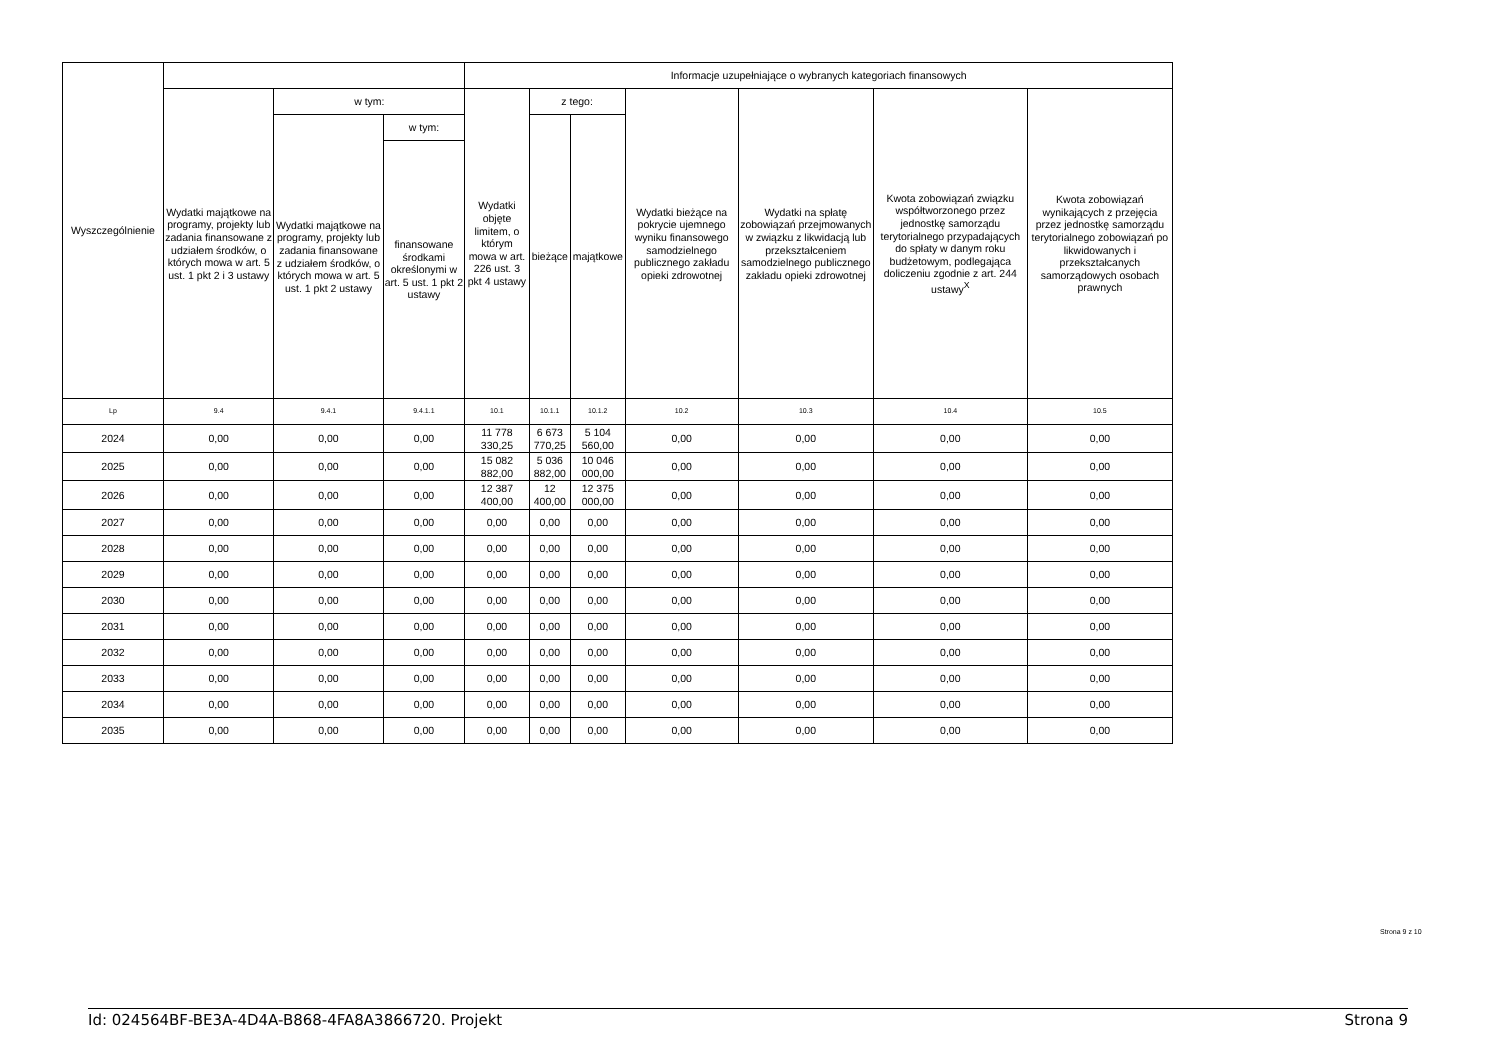| Wyszczególnienie | | | | Informacje uzupełniające o wybranych kategoriach finansowych | | | | | | |
| --- | --- | --- | --- | --- | --- | --- | --- | --- | --- | --- |
| | Wydatki majątkowe na programy, projekty lub zadania finansowane z udziałem środków, o których mowa w art. 5 ust. 1 pkt 2 i 3 ustawy | w tym: | | Wydatki objęte limitem, o którym mowa w art. 226 ust. 3 pkt 4 ustawy | z tego: | | Wydatki bieżące na pokrycie ujemnego wyniku finansowego samodzielnego publicznego zakładu opieki zdrowotnej | Wydatki na spłatę zobowiązań przejmowanych w związku z likwidacją lub przekształceniem samodzielnego publicznego zakładu opieki zdrowotnej | Kwota zobowiązań związku współtworzonego przez jednostkę samorządu terytorialnego przypadających do spłaty w danym roku budżetowym, podlegająca doliczeniu zgodnie z art. 244 ustawy<sup>X</sup> | Kwota zobowiązań wynikających z przejęcia przez jednostkę samorządu terytorialnego zobowiązań po likwidowanych i przekształcanych samorządowych osobach prawnych |
| | | Wydatki majątkowe na programy, projekty lub zadania finansowane z udziałem środków, o których mowa w art. 5 ust. 1 pkt 2 ustawy | w tym: | | bieżące | majątkowe | | | | |
| | | | finansowane środkami określonymi w art. 5 ust. 1 pkt 2 ustawy | | | | | | | |
| Lp | 9.4 | 9.4.1 | 9.4.1.1 | 10.1 | 10.1.1 | 10.1.2 | 10.2 | 10.3 | 10.4 | 10.5 |
| 2024 | 0,00 | 0,00 | 0,00 | 11 778 330,25 | 6 673 770,25 | 5 104 560,00 | 0,00 | 0,00 | 0,00 | 0,00 |
| 2025 | 0,00 | 0,00 | 0,00 | 15 082 882,00 | 5 036 882,00 | 10 046 000,00 | 0,00 | 0,00 | 0,00 | 0,00 |
| 2026 | 0,00 | 0,00 | 0,00 | 12 387 400,00 | 12 400,00 | 12 375 000,00 | 0,00 | 0,00 | 0,00 | 0,00 |
| 2027 | 0,00 | 0,00 | 0,00 | 0,00 | 0,00 | 0,00 | 0,00 | 0,00 | 0,00 | 0,00 |
| 2028 | 0,00 | 0,00 | 0,00 | 0,00 | 0,00 | 0,00 | 0,00 | 0,00 | 0,00 | 0,00 |
| 2029 | 0,00 | 0,00 | 0,00 | 0,00 | 0,00 | 0,00 | 0,00 | 0,00 | 0,00 | 0,00 |
| 2030 | 0,00 | 0,00 | 0,00 | 0,00 | 0,00 | 0,00 | 0,00 | 0,00 | 0,00 | 0,00 |
| 2031 | 0,00 | 0,00 | 0,00 | 0,00 | 0,00 | 0,00 | 0,00 | 0,00 | 0,00 | 0,00 |
| 2032 | 0,00 | 0,00 | 0,00 | 0,00 | 0,00 | 0,00 | 0,00 | 0,00 | 0,00 | 0,00 |
| 2033 | 0,00 | 0,00 | 0,00 | 0,00 | 0,00 | 0,00 | 0,00 | 0,00 | 0,00 | 0,00 |
| 2034 | 0,00 | 0,00 | 0,00 | 0,00 | 0,00 | 0,00 | 0,00 | 0,00 | 0,00 | 0,00 |
| 2035 | 0,00 | 0,00 | 0,00 | 0,00 | 0,00 | 0,00 | 0,00 | 0,00 | 0,00 | 0,00 |
Strona 9 z 10
Id: 024564BF-BE3A-4D4A-B868-4FA8A3866720. Projekt Strona 9